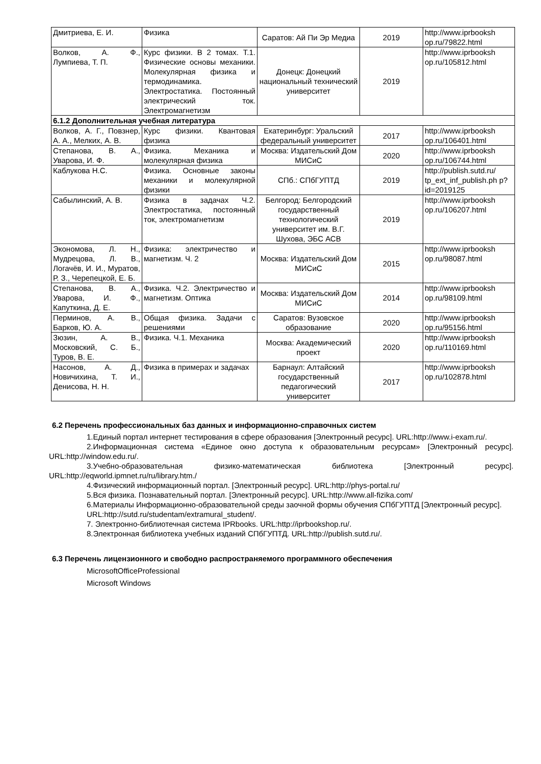| Дмитриева, Е. И. | Физика | Саратов: Ай Пи Эр Медиа | 2019 | http://www.iprbooksh op.ru/79822.html |
| Волков, А. Ф., Лумпиева, Т. П. | Курс физики. В 2 томах. Т.1. Физические основы механики. Молекулярная физика и термодинамика. Электростатика. Постоянный электрический ток. Электромагнетизм | Донецк: Донецкий национальный технический университет | 2019 | http://www.iprbooksh op.ru/105812.html |
| 6.1.2 Дополнительная учебная литература | | | | |
| Волков, А. Г., Повзнер, А. А., Мелких, А. В. | Курс физики. Квантовая физика | Екатеринбург: Уральский федеральный университет | 2017 | http://www.iprbooksh op.ru/106401.html |
| Степанова, В. А., Уварова, И. Ф. | Физика. Механика и молекулярная физика | Москва: Издательский Дом МИСиС | 2020 | http://www.iprbooksh op.ru/106744.html |
| Каблукова Н.С. | Физика. Основные законы механики и молекулярной физики | СПб.: СПбГУПТД | 2019 | http://publish.sutd.ru/ tp_ext_inf_publish.ph p?id=2019125 |
| Сабылинский, А. В. | Физика в задачах Ч.2. Электростатика, постоянный ток, электромагнетизм | Белгород: Белгородский государственный технологический университет им. В.Г. Шухова, ЭБС АСВ | 2019 | http://www.iprbooksh op.ru/106207.html |
| Экономова, Л. Н., Мудрецова, Л. В., Логачёв, И. И., Муратов, Р. З., Черепецкой, Е. Б. | Физика: электричество и магнетизм. Ч. 2 | Москва: Издательский Дом МИСиС | 2015 | http://www.iprbooksh op.ru/98087.html |
| Степанова, В. А., Уварова, И. Ф., Капуткина, Д. Е. | Физика. Ч.2. Электричество и магнетизм. Оптика | Москва: Издательский Дом МИСиС | 2014 | http://www.iprbooksh op.ru/98109.html |
| Перминов, А. В., Барков, Ю. А. | Общая физика. Задачи с решениями | Саратов: Вузовское образование | 2020 | http://www.iprbooksh op.ru/95156.html |
| Зюзин, А. В., Московский, С. Б., Туров, В. Е. | Физика. Ч.1. Механика | Москва: Академический проект | 2020 | http://www.iprbooksh op.ru/110169.html |
| Насонов, А. Д., Новичихина, Т. И., Денисова, Н. Н. | Физика в примерах и задачах | Барнаул: Алтайский государственный педагогический университет | 2017 | http://www.iprbooksh op.ru/102878.html |
6.2 Перечень профессиональных баз данных и информационно-справочных систем
1.Единый портал интернет тестирования в сфере образования [Электронный ресурс]. URL:http://www.i-exam.ru/.
2.Информационная система «Единое окно доступа к образовательным ресурсам» [Электронный ресурс]. URL:http://window.edu.ru/.
3.Учебно-образовательная физико-математическая библиотека [Электронный ресурс]. URL:http://eqworld.ipmnet.ru/ru/library.htm./
4.Физический информационный портал. [Электронный ресурс]. URL:http://phys-portal.ru/
5.Вся физика. Познавательный портал. [Электронный ресурс]. URL:http://www.all-fizika.com/
6.Материалы Информационно-образовательной среды заочной формы обучения СПбГУПТД [Электронный ресурс].
URL:http://sutd.ru/studentam/extramural_student/.
7. Электронно-библиотечная система IPRbooks. URL:http://iprbookshop.ru/.
8.Электронная библиотека учебных изданий СПбГУПТД. URL:http://publish.sutd.ru/.
6.3 Перечень лицензионного и свободно распространяемого программного обеспечения
MicrosoftOfficeProfessional
Microsoft Windows